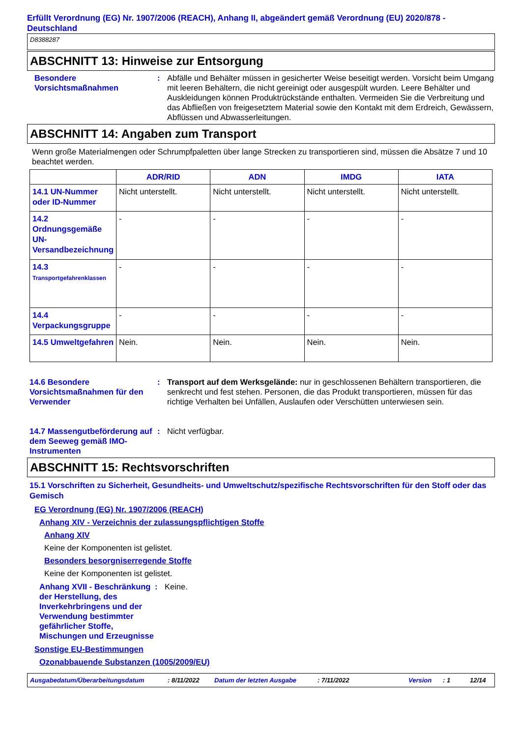Erfüllt Verordnung (EG) Nr. 1907/2006 (REACH), Anhang II, abgeändert gemäß Verordnung (EU) 2020/878 - Deutschland
D8388287
ABSCHNITT 13: Hinweise zur Entsorgung
Besondere Vorsichtsmaßnahmen
: Abfälle und Behälter müssen in gesicherter Weise beseitigt werden. Vorsicht beim Umgang mit leeren Behältern, die nicht gereinigt oder ausgespült wurden. Leere Behälter und Auskleidungen können Produktrückstände enthalten. Vermeiden Sie die Verbreitung und das Abfließen von freigesetztem Material sowie den Kontakt mit dem Erdreich, Gewässern, Abflüssen und Abwasserleitungen.
ABSCHNITT 14: Angaben zum Transport
Wenn große Materialmengen oder Schrumpfpaletten über lange Strecken zu transportieren sind, müssen die Absätze 7 und 10 beachtet werden.
| | ADR/RID | ADN | IMDG | IATA |
| --- | --- | --- | --- | --- |
| 14.1 UN-Nummer oder ID-Nummer | Nicht unterstellt. | Nicht unterstellt. | Nicht unterstellt. | Nicht unterstellt. |
| 14.2 Ordnungsgemäße UN-Versandbezeichnung | - | - | - | - |
| 14.3 Transportgefahrenklassen | - | - | - | - |
| 14.4 Verpackungsgruppe | - | - | - | - |
| 14.5 Umweltgefahren | Nein. | Nein. | Nein. | Nein. |
14.6 Besondere Vorsichtsmaßnahmen für den Verwender
: Transport auf dem Werksgelände: nur in geschlossenen Behältern transportieren, die senkrecht und fest stehen. Personen, die das Produkt transportieren, müssen für das richtige Verhalten bei Unfällen, Auslaufen oder Verschütten unterwiesen sein.
14.7 Massengutbeförderung auf dem Seeweg gemäß IMO-Instrumenten
: Nicht verfügbar.
ABSCHNITT 15: Rechtsvorschriften
15.1 Vorschriften zu Sicherheit, Gesundheits- und Umweltschutz/spezifische Rechtsvorschriften für den Stoff oder das Gemisch
EG Verordnung (EG) Nr. 1907/2006 (REACH)
Anhang XIV - Verzeichnis der zulassungspflichtigen Stoffe
Anhang XIV
Keine der Komponenten ist gelistet.
Besonders besorgniserregende Stoffe
Keine der Komponenten ist gelistet.
Anhang XVII - Beschränkung der Herstellung, des Inverkehrbringens und der Verwendung bestimmter gefährlicher Stoffe, Mischungen und Erzeugnisse
: Keine.
Sonstige EU-Bestimmungen
Ozonabbauende Substanzen (1005/2009/EU)
Ausgabedatum/Überarbeitungsdatum: 8/11/2022 Datum der letzten Ausgabe: 7/11/2022 Version: 1 12/14